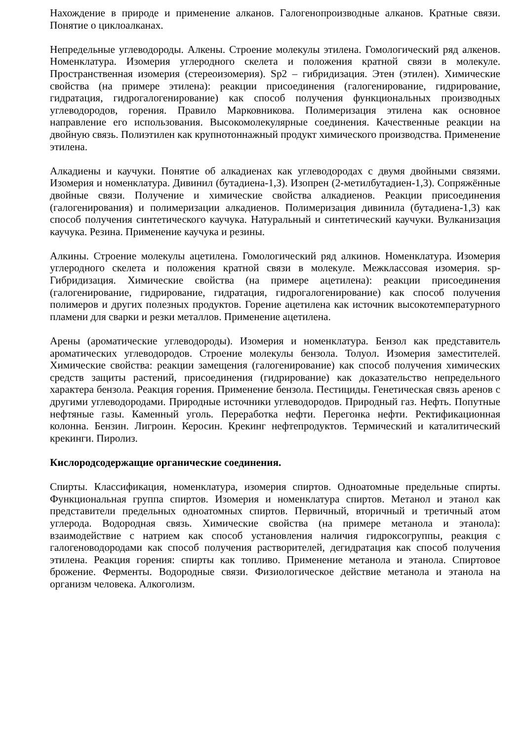Нахождение в природе и применение алканов. Галогенопроизводные алканов. Кратные связи. Понятие о циклоалканах.
Непредельные углеводороды. Алкены. Строение молекулы этилена. Гомологический ряд алкенов. Номенклатура. Изомерия углеродного скелета и положения кратной связи в молекуле. Пространственная изомерия (стереоизомерия). Sp2 – гибридизация. Этен (этилен). Химические свойства (на примере этилена): реакции присоединения (галогенирование, гидрирование, гидратация, гидрогалогенирование) как способ получения функциональных производных углеводородов, горения. Правило Марковникова. Полимеризация этилена как основное направление его использования. Высокомолекулярные соединения. Качественные реакции на двойную связь. Полиэтилен как крупнотоннажный продукт химического производства. Применение этилена.
Алкадиены и каучуки. Понятие об алкадиенах как углеводородах с двумя двойными связями. Изомерия и номенклатура. Дивинил (бутадиена-1,3). Изопрен (2-метилбутадиен-1,3). Сопряжённые двойные связи. Получение и химические свойства алкадиенов. Реакции присоединения (галогенирования) и полимеризации алкадиенов. Полимеризация дивинила (бутадиена-1,3) как способ получения синтетического каучука. Натуральный и синтетический каучуки. Вулканизация каучука. Резина. Применение каучука и резины.
Алкины. Строение молекулы ацетилена. Гомологический ряд алкинов. Номенклатура. Изомерия углеродного скелета и положения кратной связи в молекуле. Межклассовая изомерия. sp-Гибридизация. Химические свойства (на примере ацетилена): реакции присоединения (галогенирование, гидрирование, гидратация, гидрогалогенирование) как способ получения полимеров и других полезных продуктов. Горение ацетилена как источник высокотемпературного пламени для сварки и резки металлов. Применение ацетилена.
Арены (ароматические углеводороды). Изомерия и номенклатура. Бензол как представитель ароматических углеводородов. Строение молекулы бензола. Толуол. Изомерия заместителей. Химические свойства: реакции замещения (галогенирование) как способ получения химических средств защиты растений, присоединения (гидрирование) как доказательство непредельного характера бензола. Реакция горения. Применение бензола. Пестициды. Генетическая связь аренов с другими углеводородами. Природные источники углеводородов. Природный газ. Нефть. Попутные нефтяные газы. Каменный уголь. Переработка нефти. Перегонка нефти. Ректификационная колонна. Бензин. Лигроин. Керосин. Крекинг нефтепродуктов. Термический и каталитический крекинги. Пиролиз.
Кислородсодержащие органические соединения.
Спирты. Классификация, номенклатура, изомерия спиртов. Одноатомные предельные спирты. Функциональная группа спиртов. Изомерия и номенклатура спиртов. Метанол и этанол как представители предельных одноатомных спиртов. Первичный, вторичный и третичный атом углерода. Водородная связь. Химические свойства (на примере метанола и этанола): взаимодействие с натрием как способ установления наличия гидроксогруппы, реакция с галогеноводородами как способ получения растворителей, дегидратация как способ получения этилена. Реакция горения: спирты как топливо. Применение метанола и этанола. Спиртовое брожение. Ферменты. Водородные связи. Физиологическое действие метанола и этанола на организм человека. Алкоголизм.